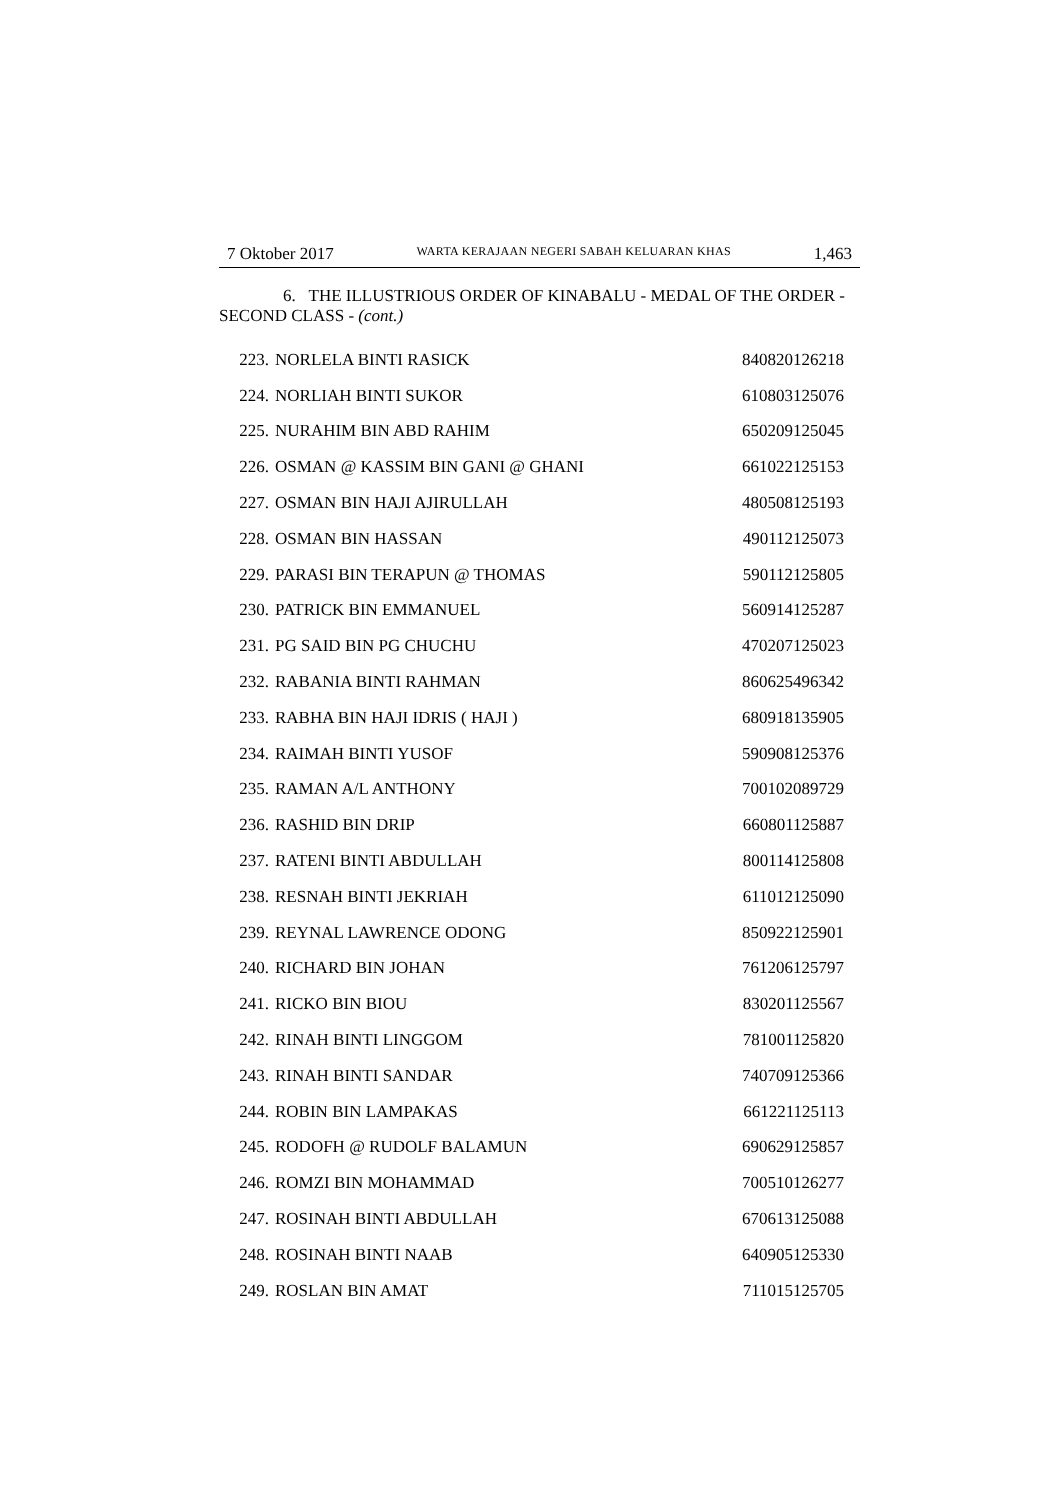7 Oktober 2017 WARTA KERAJAAN NEGERI SABAH KELUARAN KHAS 1,463
6. THE ILLUSTRIOUS ORDER OF KINABALU - MEDAL OF THE ORDER - SECOND CLASS - (cont.)
| 223. | NORLELA BINTI RASICK | 840820126218 |
| 224. | NORLIAH BINTI SUKOR | 610803125076 |
| 225. | NURAHIM BIN ABD RAHIM | 650209125045 |
| 226. | OSMAN @ KASSIM BIN GANI @ GHANI | 661022125153 |
| 227. | OSMAN BIN HAJI AJIRULLAH | 480508125193 |
| 228. | OSMAN BIN HASSAN | 490112125073 |
| 229. | PARASI BIN TERAPUN @ THOMAS | 590112125805 |
| 230. | PATRICK BIN EMMANUEL | 560914125287 |
| 231. | PG SAID BIN PG CHUCHU | 470207125023 |
| 232. | RABANIA BINTI RAHMAN | 860625496342 |
| 233. | RABHA BIN HAJI IDRIS ( HAJI ) | 680918135905 |
| 234. | RAIMAH BINTI YUSOF | 590908125376 |
| 235. | RAMAN A/L ANTHONY | 700102089729 |
| 236. | RASHID BIN DRIP | 660801125887 |
| 237. | RATENI BINTI ABDULLAH | 800114125808 |
| 238. | RESNAH BINTI JEKRIAH | 611012125090 |
| 239. | REYNAL LAWRENCE ODONG | 850922125901 |
| 240. | RICHARD BIN JOHAN | 761206125797 |
| 241. | RICKO BIN BIOU | 830201125567 |
| 242. | RINAH BINTI LINGGOM | 781001125820 |
| 243. | RINAH BINTI SANDAR | 740709125366 |
| 244. | ROBIN BIN LAMPAKAS | 661221125113 |
| 245. | RODOFH @ RUDOLF BALAMUN | 690629125857 |
| 246. | ROMZI BIN MOHAMMAD | 700510126277 |
| 247. | ROSINAH BINTI ABDULLAH | 670613125088 |
| 248. | ROSINAH BINTI NAAB | 640905125330 |
| 249. | ROSLAN BIN AMAT | 711015125705 |